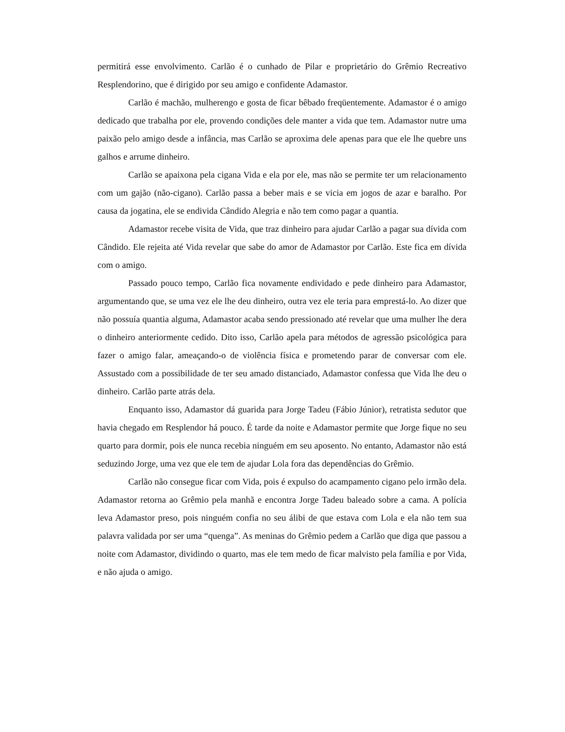permitirá esse envolvimento. Carlão é o cunhado de Pilar e proprietário do Grêmio Recreativo Resplendorino, que é dirigido por seu amigo e confidente Adamastor.
Carlão é machão, mulherengo e gosta de ficar bêbado freqüentemente. Adamastor é o amigo dedicado que trabalha por ele, provendo condições dele manter a vida que tem. Adamastor nutre uma paixão pelo amigo desde a infância, mas Carlão se aproxima dele apenas para que ele lhe quebre uns galhos e arrume dinheiro.
Carlão se apaixona pela cigana Vida e ela por ele, mas não se permite ter um relacionamento com um gajão (não-cigano). Carlão passa a beber mais e se vicia em jogos de azar e baralho. Por causa da jogatina, ele se endivida Cândido Alegria e não tem como pagar a quantia.
Adamastor recebe visita de Vida, que traz dinheiro para ajudar Carlão a pagar sua dívida com Cândido. Ele rejeita até Vida revelar que sabe do amor de Adamastor por Carlão. Este fica em dívida com o amigo.
Passado pouco tempo, Carlão fica novamente endividado e pede dinheiro para Adamastor, argumentando que, se uma vez ele lhe deu dinheiro, outra vez ele teria para emprestá-lo. Ao dizer que não possuía quantia alguma, Adamastor acaba sendo pressionado até revelar que uma mulher lhe dera o dinheiro anteriormente cedido. Dito isso, Carlão apela para métodos de agressão psicológica para fazer o amigo falar, ameaçando-o de violência física e prometendo parar de conversar com ele. Assustado com a possibilidade de ter seu amado distanciado, Adamastor confessa que Vida lhe deu o dinheiro. Carlão parte atrás dela.
Enquanto isso, Adamastor dá guarida para Jorge Tadeu (Fábio Júnior), retratista sedutor que havia chegado em Resplendor há pouco. É tarde da noite e Adamastor permite que Jorge fique no seu quarto para dormir, pois ele nunca recebia ninguém em seu aposento. No entanto, Adamastor não está seduzindo Jorge, uma vez que ele tem de ajudar Lola fora das dependências do Grêmio.
Carlão não consegue ficar com Vida, pois é expulso do acampamento cigano pelo irmão dela. Adamastor retorna ao Grêmio pela manhã e encontra Jorge Tadeu baleado sobre a cama. A polícia leva Adamastor preso, pois ninguém confia no seu álibi de que estava com Lola e ela não tem sua palavra validada por ser uma “quenga”. As meninas do Grêmio pedem a Carlão que diga que passou a noite com Adamastor, dividindo o quarto, mas ele tem medo de ficar malvisto pela família e por Vida, e não ajuda o amigo.